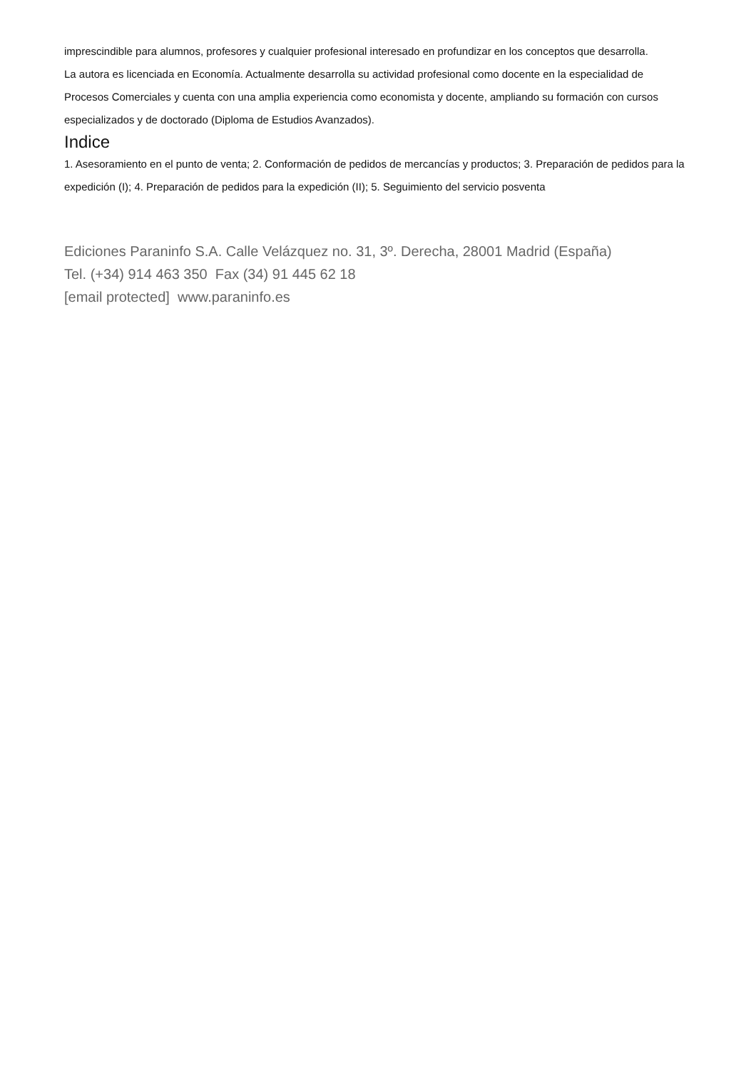imprescindible para alumnos, profesores y cualquier profesional interesado en profundizar en los conceptos que desarrolla.
La autora es licenciada en Economía. Actualmente desarrolla su actividad profesional como docente en la especialidad de Procesos Comerciales y cuenta con una amplia experiencia como economista y docente, ampliando su formación con cursos especializados y de doctorado (Diploma de Estudios Avanzados).
Indice
1. Asesoramiento en el punto de venta; 2. Conformación de pedidos de mercancías y productos; 3. Preparación de pedidos para la expedición (I); 4. Preparación de pedidos para la expedición (II); 5. Seguimiento del servicio posventa
Ediciones Paraninfo S.A. Calle Velázquez no. 31, 3º. Derecha, 28001 Madrid (España)
Tel. (+34) 914 463 350 Fax (34) 91 445 62 18
[email protected] www.paraninfo.es